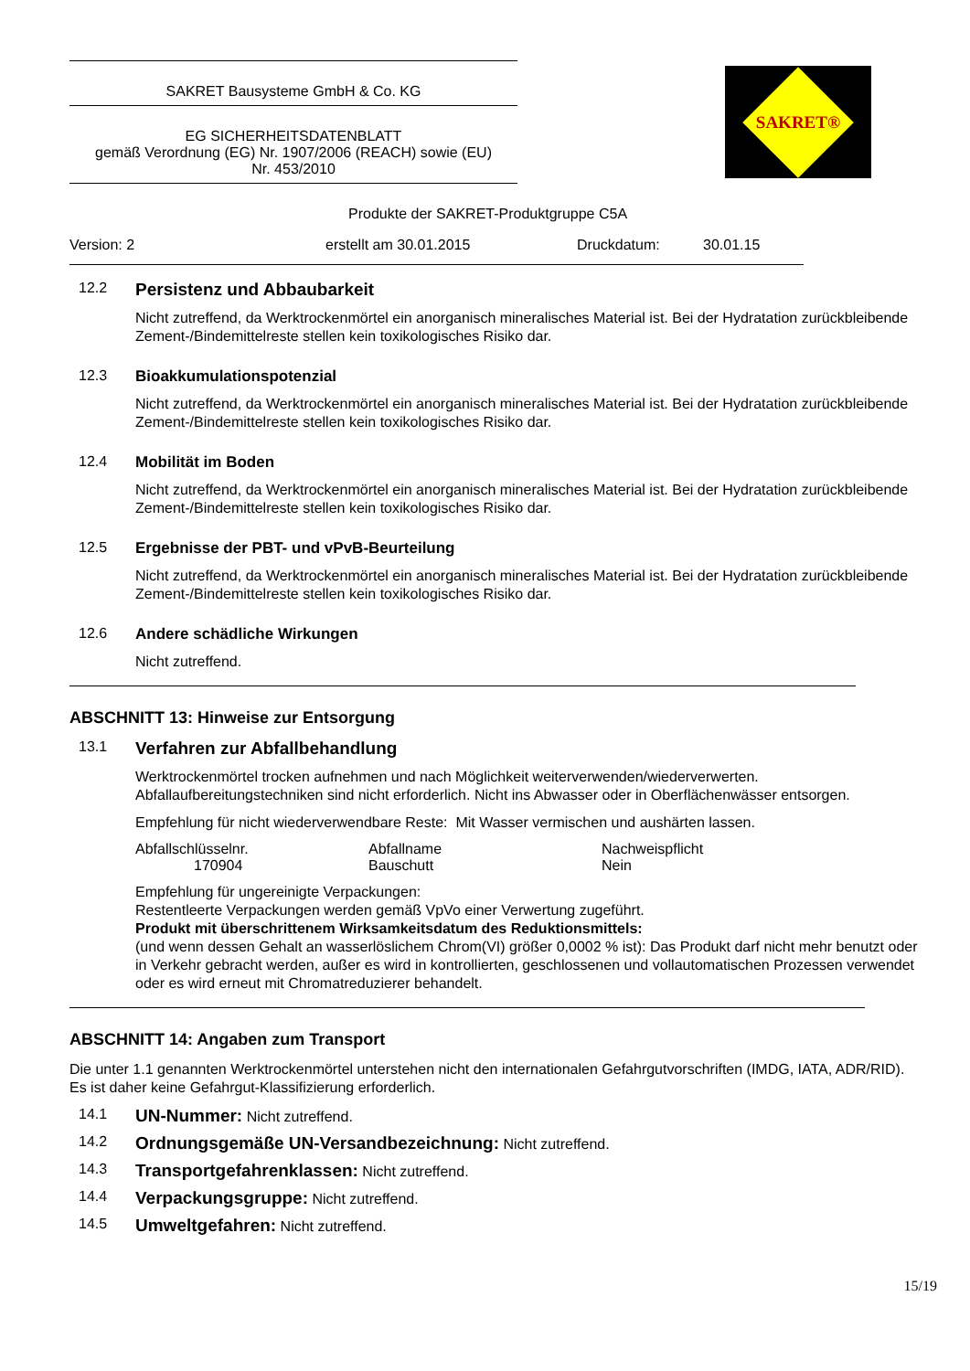SAKRET Bausysteme GmbH & Co. KG
EG SICHERHEITSDATENBLATT
gemäß Verordnung (EG) Nr. 1907/2006 (REACH) sowie (EU)
Nr. 453/2010
SAKRET®
Produkte der SAKRET-Produktgruppe C5A
Version: 2 erstellt am 30.01.2015 Druckdatum: 30.01.15
12.2
Persistenz und Abbaubarkeit
Nicht zutreffend, da Werktrockenmörtel ein anorganisch mineralisches Material ist. Bei der Hydratation zurückbleibende Zement-/Bindemittelreste stellen kein toxikologisches Risiko dar.
12.3 Bioakkumulationspotenzial
Nicht zutreffend, da Werktrockenmörtel ein anorganisch mineralisches Material ist. Bei der Hydratation zurückbleibende Zement-/Bindemittelreste stellen kein toxikologisches Risiko dar.
12.4 Mobilität im Boden
Nicht zutreffend, da Werktrockenmörtel ein anorganisch mineralisches Material ist. Bei der Hydratation zurückbleibende Zement-/Bindemittelreste stellen kein toxikologisches Risiko dar.
12.5 Ergebnisse der PBT- und vPvB-Beurteilung
Nicht zutreffend, da Werktrockenmörtel ein anorganisch mineralisches Material ist. Bei der Hydratation zurückbleibende Zement-/Bindemittelreste stellen kein toxikologisches Risiko dar.
12.6 Andere schädliche Wirkungen
Nicht zutreffend.
ABSCHNITT 13: Hinweise zur Entsorgung
13.1
Verfahren zur Abfallbehandlung
Werktrockenmörtel trocken aufnehmen und nach Möglichkeit weiterverwenden/wiederverwerten. Abfallaufbereitungstechniken sind nicht erforderlich. Nicht ins Abwasser oder in Oberflächenwässer entsorgen.
Empfehlung für nicht wiederverwendbare Reste: Mit Wasser vermischen und aushärten lassen.
| Abfallschlüsselnr. | Abfallname | Nachweispflicht |
| 170904 | Bauschutt | Nein |
Empfehlung für ungereinigte Verpackungen:
Restentleerte Verpackungen werden gemäß VpVo einer Verwertung zugeführt.
Produkt mit überschrittenem Wirksamkeitsdatum des Reduktionsmittels:
(und wenn dessen Gehalt an wasserlöslichem Chrom(VI) größer 0,0002 % ist): Das Produkt darf nicht mehr benutzt oder in Verkehr gebracht werden, außer es wird in kontrollierten, geschlossenen und vollautomatischen Prozessen verwendet oder es wird erneut mit Chromatreduzierer behandelt.
ABSCHNITT 14: Angaben zum Transport
Die unter 1.1 genannten Werktrockenmörtel unterstehen nicht den internationalen Gefahrgutvorschriften (IMDG, IATA, ADR/RID). Es ist daher keine Gefahrgut-Klassifizierung erforderlich.
14.1
UN-Nummer: Nicht zutreffend.
14.2
Ordnungsgemäße UN-Versandbezeichnung: Nicht zutreffend.
14.3
Transportgefahrenklassen: Nicht zutreffend.
14.4
Verpackungsgruppe: Nicht zutreffend.
14.5
Umweltgefahren: Nicht zutreffend.
15/19